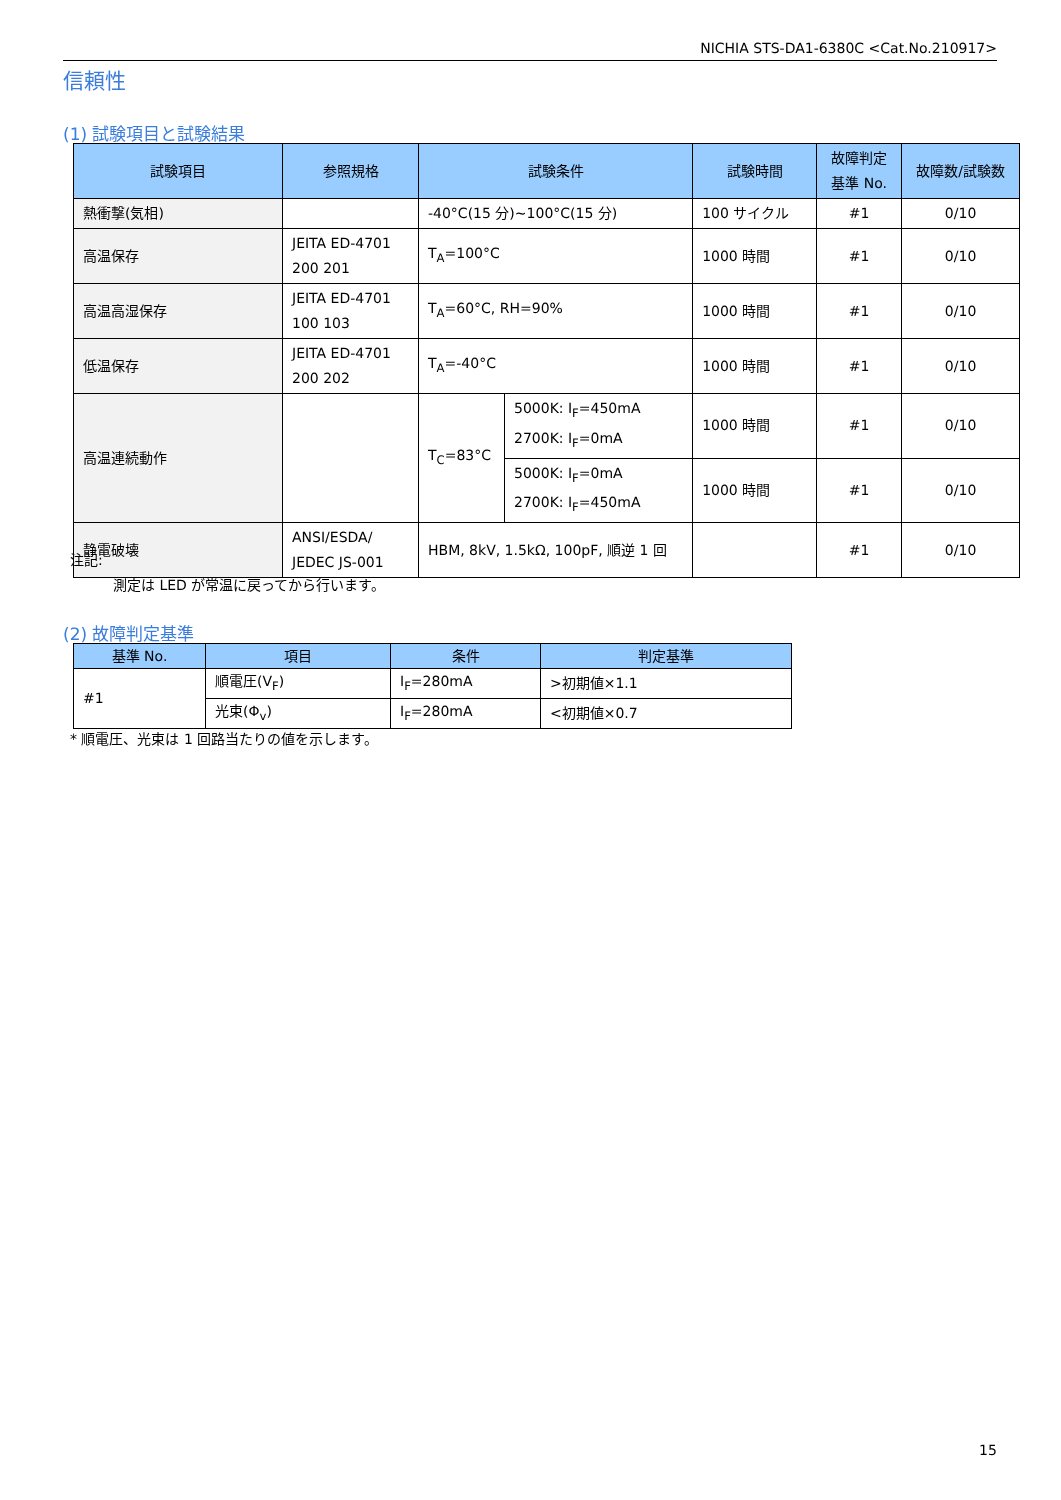NICHIA STS-DA1-6380C <Cat.No.210917>
信頼性
(1) 試験項目と試験結果
| 試験項目 | 参照規格 | 試験条件 | | 試験時間 | 故障判定 基準 No. | 故障数/試験数 |
| --- | --- | --- | --- | --- | --- | --- |
| 熱衝撃(気相) | | -40°C(15 分)~100°C(15 分) | | 100 サイクル | #1 | 0/10 |
| 高温保存 | JEITA ED-4701 200 201 | T<sub>A</sub>=100°C | | 1000 時間 | #1 | 0/10 |
| 高温高湿保存 | JEITA ED-4701 100 103 | T<sub>A</sub>=60°C, RH=90% | | 1000 時間 | #1 | 0/10 |
| 低温保存 | JEITA ED-4701 200 202 | T<sub>A</sub>=-40°C | | 1000 時間 | #1 | 0/10 |
| 高温連続動作 | | T<sub>C</sub>=83°C | 5000K: I<sub>F</sub>=450mA 2700K: I<sub>F</sub>=0mA | 1000 時間 | #1 | 0/10 |
| | | | 5000K: I<sub>F</sub>=0mA 2700K: I<sub>F</sub>=450mA | 1000 時間 | #1 | 0/10 |
| 静電破壊 | ANSI/ESDA/ JEDEC JS-001 | HBM, 8kV, 1.5kΩ, 100pF, 順逆 1 回 | | | #1 | 0/10 |
注記:
測定は LED が常温に戻ってから行います。
(2) 故障判定基準
| 基準 No. | 項目 | 条件 | 判定基準 |
| --- | --- | --- | --- |
| #1 | 順電圧(V<sub>F</sub>) | I<sub>F</sub>=280mA | >初期値×1.1 |
| | 光束(Φ<sub>v</sub>) | I<sub>F</sub>=280mA | <初期値×0.7 |
* 順電圧、光束は 1 回路当たりの値を示します。
15